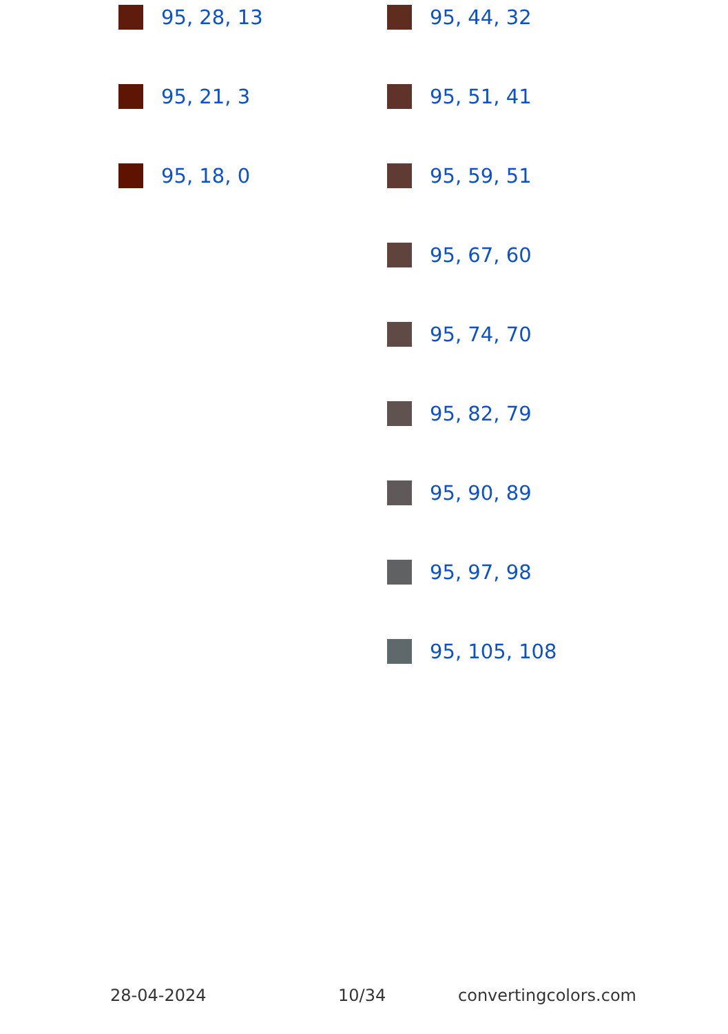95, 28, 13
95, 21, 3
95, 18, 0
95, 44, 32
95, 51, 41
95, 59, 51
95, 67, 60
95, 74, 70
95, 82, 79
95, 90, 89
95, 97, 98
95, 105, 108
28-04-2024 10/34 convertingcolors.com